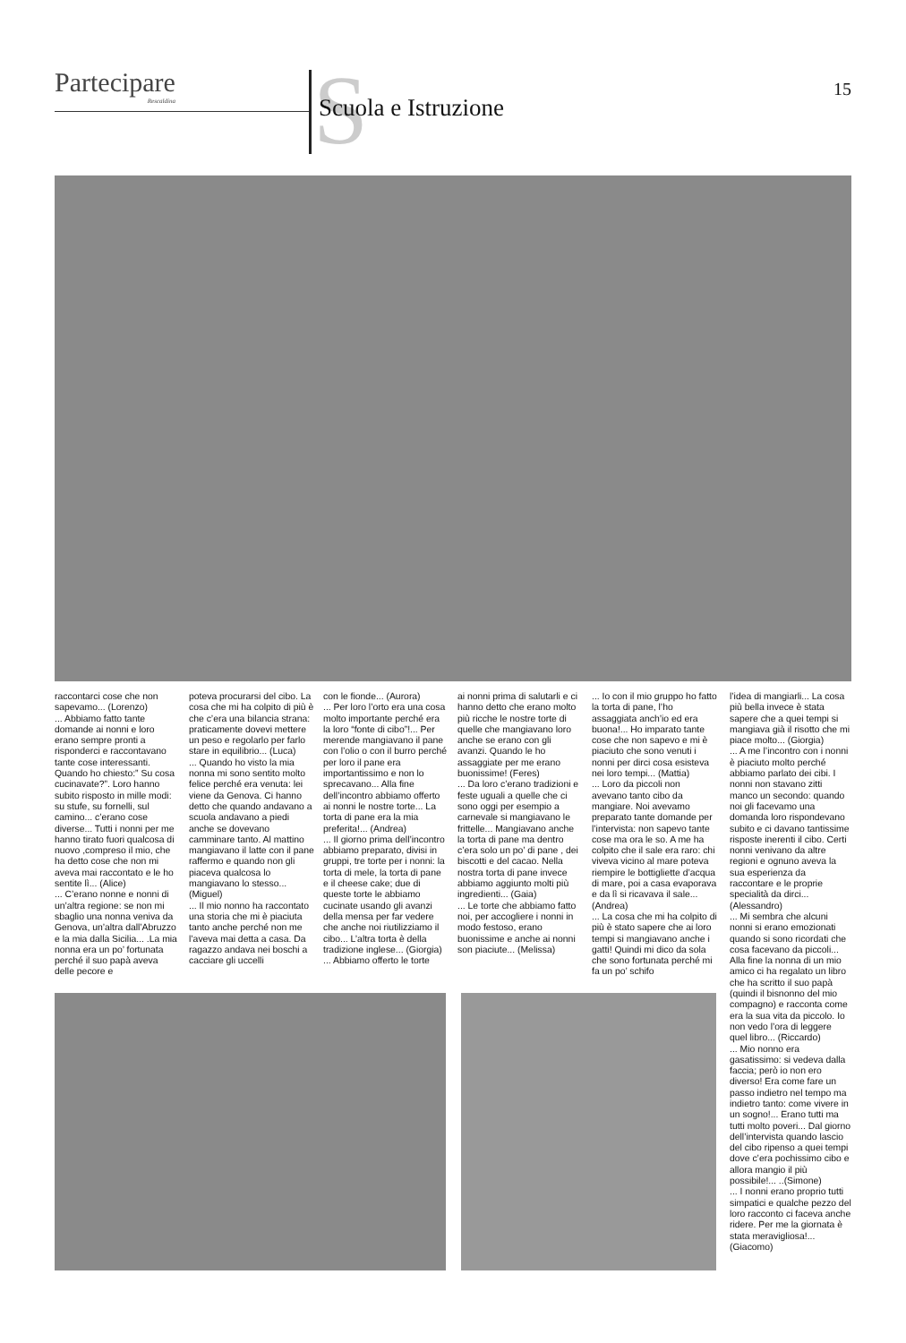Partecipare Rescaldina S Scuola e Istruzione
15
raccontarci cose che non sapevamo... (Lorenzo)
... Abbiamo fatto tante domande ai nonni e loro erano sempre pronti a risponderci e raccontavano tante cose interessanti. Quando ho chiesto:” Su cosa cucinavate?”. Loro hanno subito risposto in mille modi: su stufe, su fornelli, sul camino... c’erano cose diverse... Tutti i nonni per me hanno tirato fuori qualcosa di nuovo ,compreso il mio, che ha detto cose che non mi aveva mai raccontato e le ho sentite lì... (Alice)
... C’erano nonne e nonni di un’altra regione: se non mi sbaglio una nonna veniva da Genova, un’altra dall’Abruzzo e la mia dalla Sicilia... .La mia nonna era un po’ fortunata perché il suo papà aveva delle pecore e
poteva procurarsi del cibo. La cosa che mi ha colpito di più è che c’era una bilancia strana: praticamente dovevi mettere un peso e regolarlo per farlo stare in equilibrio... (Luca)
... Quando ho visto la mia nonna mi sono sentito molto felice perché era venuta: lei viene da Genova. Ci hanno detto che quando andavano a scuola andavano a piedi anche se dovevano camminare tanto. Al mattino mangiavano il latte con il pane raffermo e quando non gli piaceva qualcosa lo mangiavano lo stesso... (Miguel)
... Il mio nonno ha raccontato una storia che mi è piaciuta tanto anche perché non me l’aveva mai detta a casa. Da ragazzo andava nei boschi a cacciare gli uccelli
con le fionde... (Aurora)
... Per loro l’orto era una cosa molto importante perché era la loro “fonte di cibo”!... Per merende mangiavano il pane con l’olio o con il burro perché per loro il pane era importantissimo e non lo sprecavano... Alla fine dell’incontro abbiamo offerto ai nonni le nostre torte... La torta di pane era la mia preferita!... (Andrea)
... Il giorno prima dell’incontro abbiamo preparato, divisi in gruppi, tre torte per i nonni: la torta di mele, la torta di pane e il cheese cake; due di queste torte le abbiamo cucinate usando gli avanzi della mensa per far vedere che anche noi riutilizziamo il cibo... L’altra torta è della tradizione inglese... (Giorgia)
... Abbiamo offerto le torte
ai nonni prima di salutarli e ci hanno detto che erano molto più ricche le nostre torte di quelle che mangiavano loro anche se erano con gli avanzi. Quando le ho assaggiate per me erano buonissime! (Feres)
... Da loro c’erano tradizioni e feste uguali a quelle che ci sono oggi per esempio a carnevale si mangiavano le frittelle... Mangiavano anche la torta di pane ma dentro c’era solo un po’ di pane , dei biscotti e del cacao. Nella nostra torta di pane invece abbiamo aggiunto molti più ingredienti... (Gaia)
... Le torte che abbiamo fatto noi, per accogliere i nonni in modo festoso, erano buonissime e anche ai nonni son piaciute... (Melissa)
... Io con il mio gruppo ho fatto la torta di pane, l’ho assaggiata anch’io ed era buona!... Ho imparato tante cose che non sapevo e mi è piaciuto che sono venuti i nonni per dirci cosa esisteva nei loro tempi... (Mattia)
... Loro da piccoli non avevano tanto cibo da mangiare. Noi avevamo preparato tante domande per l’intervista: non sapevo tante cose ma ora le so. A me ha colpito che il sale era raro: chi viveva vicino al mare poteva riempire le bottigliette d’acqua di mare, poi a casa evaporava e da lì si ricavava il sale... (Andrea)
... La cosa che mi ha colpito di più è stato sapere che ai loro tempi si mangiavano anche i gatti! Quindi mi dico da sola che sono fortunata perché mi fa un po’ schifo
l’idea di mangiarli... La cosa più bella invece è stata sapere che a quei tempi si mangiava già il risotto che mi piace molto... (Giorgia)
... A me l’incontro con i nonni è piaciuto molto perché abbiamo parlato dei cibi. I nonni non stavano zitti manco un secondo: quando noi gli facevamo una domanda loro rispondevano subito e ci davano tantissime risposte inerenti il cibo. Certi nonni venivano da altre regioni e ognuno aveva la sua esperienza da raccontare e le proprie specialità da dirci... (Alessandro)
... Mi sembra che alcuni nonni si erano emozionati quando si sono ricordati che cosa facevano da piccoli... Alla fine la nonna di un mio amico ci ha regalato un libro che ha scritto il suo papà (quindi il bisnonno del mio compagno) e racconta come era la sua vita da piccolo. Io non vedo l’ora di leggere quel libro... (Riccardo)
... Mio nonno era gasatissimo: si vedeva dalla faccia; però io non ero diverso! Era come fare un passo indietro nel tempo ma indietro tanto: come vivere in un sogno!... Erano tutti ma tutti molto poveri... Dal giorno dell’intervista quando lascio del cibo ripenso a quei tempi dove c’era pochissimo cibo e allora mangio il più possibile!... ..(Simone)
... I nonni erano proprio tutti simpatici e qualche pezzo del loro racconto ci faceva anche ridere. Per me la giornata è stata meravigliosa!... (Giacomo)